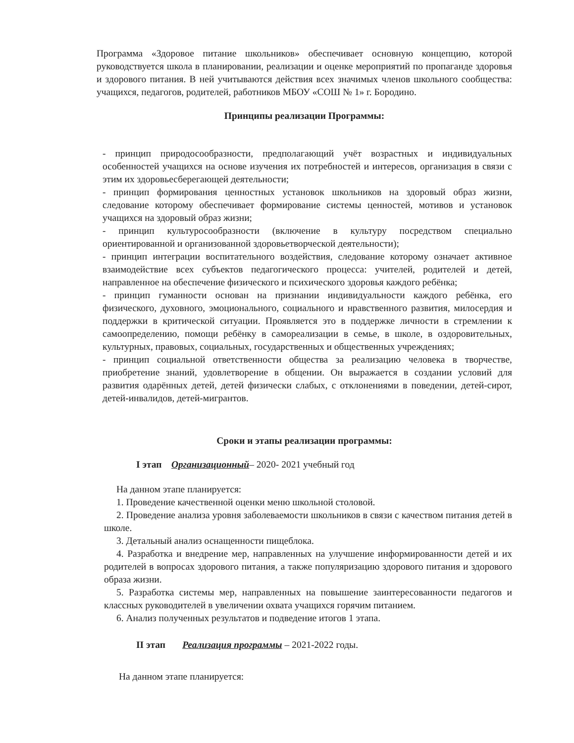Программа «Здоровое питание школьников» обеспечивает основную концепцию, которой руководствуется школа в планировании, реализации и оценке мероприятий по пропаганде здоровья и здорового питания. В ней учитываются действия всех значимых членов школьного сообщества: учащихся, педагогов, родителей, работников МБОУ «СОШ № 1» г. Бородино.
Принципы реализации Программы:
- принцип природосообразности, предполагающий учёт возрастных и индивидуальных особенностей учащихся на основе изучения их потребностей и интересов, организация в связи с этим их здоровьесберегающей деятельности;
- принцип формирования ценностных установок школьников на здоровый образ жизни, следование которому обеспечивает формирование системы ценностей, мотивов и установок учащихся на здоровый образ жизни;
- принцип культуросообразности (включение в культуру посредством специально ориентированной и организованной здоровьетворческой деятельности);
- принцип интеграции воспитательного воздействия, следование которому означает активное взаимодействие всех субъектов педагогического процесса: учителей, родителей и детей, направленное на обеспечение физического и психического здоровья каждого ребёнка;
- принцип гуманности основан на признании индивидуальности каждого ребёнка, его физического, духовного, эмоционального, социального и нравственного развития, милосердия и поддержки в критической ситуации. Проявляется это в поддержке личности в стремлении к самоопределению, помощи ребёнку в самореализации в семье, в школе, в оздоровительных, культурных, правовых, социальных, государственных и общественных учреждениях;
- принцип социальной ответственности общества за реализацию человека в творчестве, приобретение знаний, удовлетворение в общении. Он выражается в создании условий для развития одарённых детей, детей физически слабых, с отклонениями в поведении, детей-сирот, детей-инвалидов, детей-мигрантов.
Сроки и этапы реализации программы:
I этап Организационный– 2020- 2021 учебный год
На данном этапе планируется:
1. Проведение качественной оценки меню школьной столовой.
2. Проведение анализа уровня заболеваемости школьников в связи с качеством питания детей в школе.
3. Детальный анализ оснащенности пищеблока.
4. Разработка и внедрение мер, направленных на улучшение информированности детей и их родителей в вопросах здорового питания, а также популяризацию здорового питания и здорового образа жизни.
5. Разработка системы мер, направленных на повышение заинтересованности педагогов и классных руководителей в увеличении охвата учащихся горячим питанием.
6. Анализ полученных результатов и подведение итогов 1 этапа.
II этап Реализация программы – 2021-2022 годы.
На данном этапе планируется: